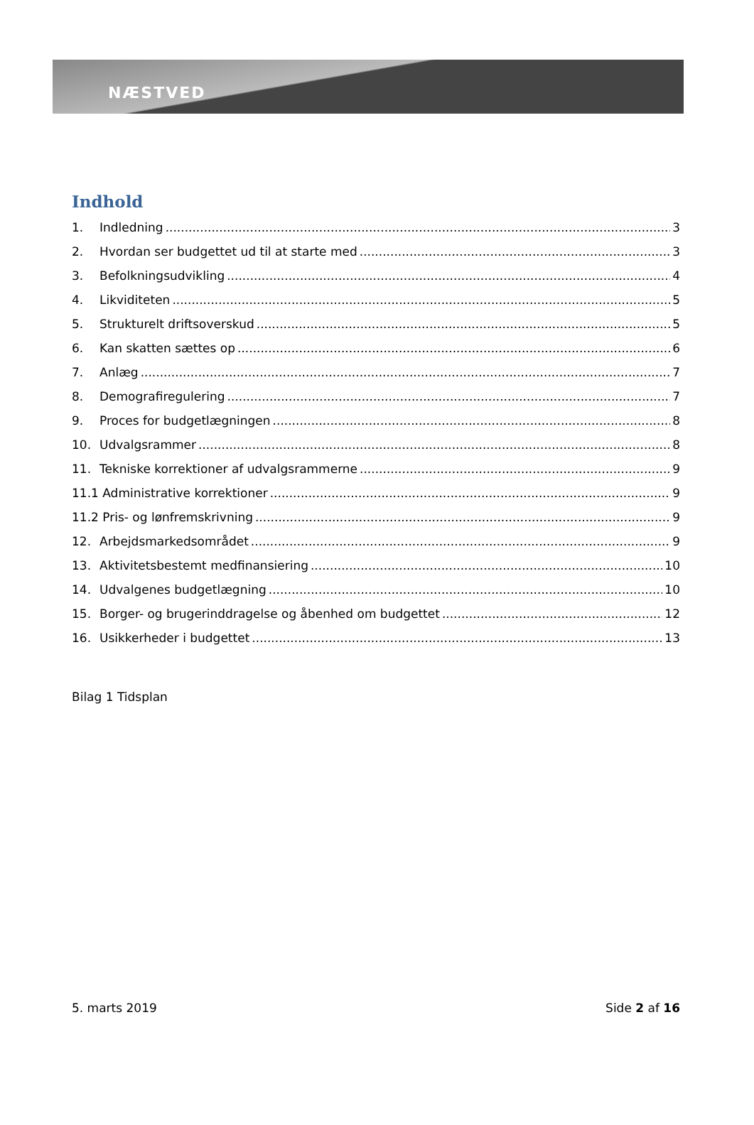NÆSTVED
Indhold
1. Indledning 3
2. Hvordan ser budgettet ud til at starte med 3
3. Befolkningsudvikling 4
4. Likviditeten 5
5. Strukturelt driftsoverskud 5
6. Kan skatten sættes op 6
7. Anlæg 7
8. Demografiregulering 7
9. Proces for budgetlægningen 8
10. Udvalgsrammer 8
11. Tekniske korrektioner af udvalgsrammerne 9
11.1 Administrative korrektioner 9
11.2 Pris- og lønfremskrivning 9
12. Arbejdsmarkedsområdet 9
13. Aktivitetsbestemt medfinansiering 10
14. Udvalgenes budgetlægning 10
15. Borger- og brugerinddragelse og åbenhed om budgettet 12
16. Usikkerheder i budgettet 13
Bilag 1 Tidsplan
5. marts 2019 Side 2 af 16